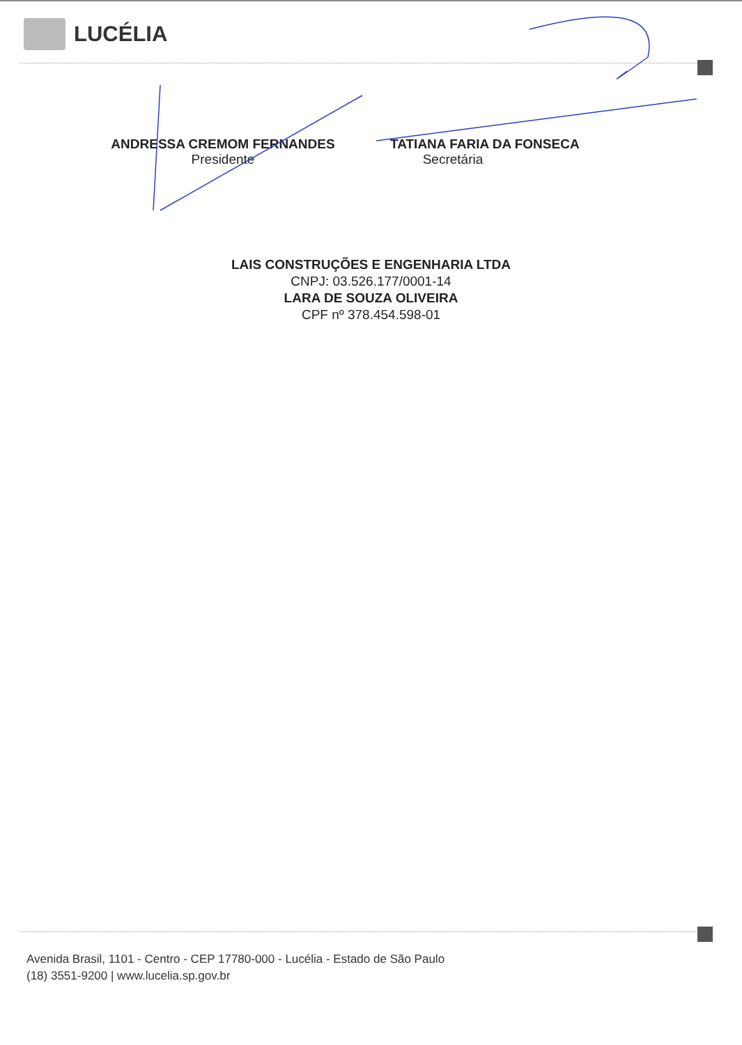LUCÉLIA
ANDRESSA CREMOM FERNANDES
Presidente
TATIANA FARIA DA FONSECA
Secretária
LAIS CONSTRUÇÕES E ENGENHARIA LTDA
CNPJ: 03.526.177/0001-14
LARA DE SOUZA OLIVEIRA
CPF nº 378.454.598-01
Avenida Brasil, 1101 - Centro - CEP 17780-000 - Lucélia - Estado de São Paulo
(18) 3551-9200 | www.lucelia.sp.gov.br